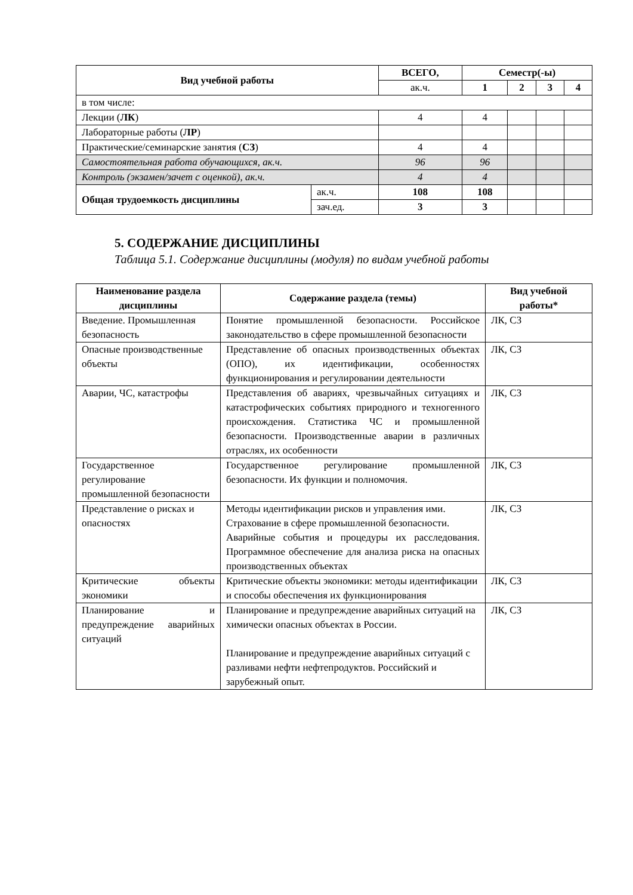| Вид учебной работы | | ВСЕГО, | Семестр(-ы) | | | |
| --- | --- | --- | --- | --- | --- | --- |
| | | ак.ч. | 1 | 2 | 3 | 4 |
| в том числе: | | | | | | |
| Лекции ( ЛК ) | | 4 | 4 | | | |
| Лабораторные работы ( ЛР ) | | | | | | |
| Практические/семинарские занятия ( СЗ ) | | 4 | 4 | | | |
| Самостоятельная работа обучающихся, ак.ч. | | 96 | 96 | | | |
| Контроль (экзамен/зачет с оценкой), ак.ч. | | 4 | 4 | | | |
| Общая трудоемкость дисциплины | ак.ч. | 108 | 108 | | | |
| | зач.ед. | 3 | 3 | | | |
5. СОДЕРЖАНИЕ ДИСЦИПЛИНЫ
Таблица 5.1. Содержание дисциплины (модуля) по видам учебной работы
| Наименование раздела дисциплины | Содержание раздела (темы) | Вид учебной работы* |
| --- | --- | --- |
| Введение. Промышленная безопасность | Понятие промышленной безопасности. Российское законодательство в сфере промышленной безопасности | ЛК, СЗ |
| Опасные производственные объекты | Представление об опасных производственных объектах (ОПО), их идентификации, особенностях функционирования и регулировании деятельности | ЛК, СЗ |
| Аварии, ЧС, катастрофы | Представления об авариях, чрезвычайных ситуациях и катастрофических событиях природного и техногенного происхождения. Статистика ЧС и промышленной безопасности. Производственные аварии в различных отраслях, их особенности | ЛК, СЗ |
| Государственное регулирование промышленной безопасности | Государственное регулирование промышленной безопасности. Их функции и полномочия. | ЛК, СЗ |
| Представление о рисках и опасностях | Методы идентификации рисков и управления ими. Страхование в сфере промышленной безопасности. Аварийные события и процедуры их расследования. Программное обеспечение для анализа риска на опасных производственных объектах | ЛК, СЗ |
| Критические объекты экономики | Критические объекты экономики: методы идентификации и способы обеспечения их функционирования | ЛК, СЗ |
| Планирование и предупреждение аварийных ситуаций | Планирование и предупреждение аварийных ситуаций на химически опасных объектах в России. Планирование и предупреждение аварийных ситуаций с разливами нефти нефтепродуктов. Российский и зарубежный опыт. | ЛК, СЗ |